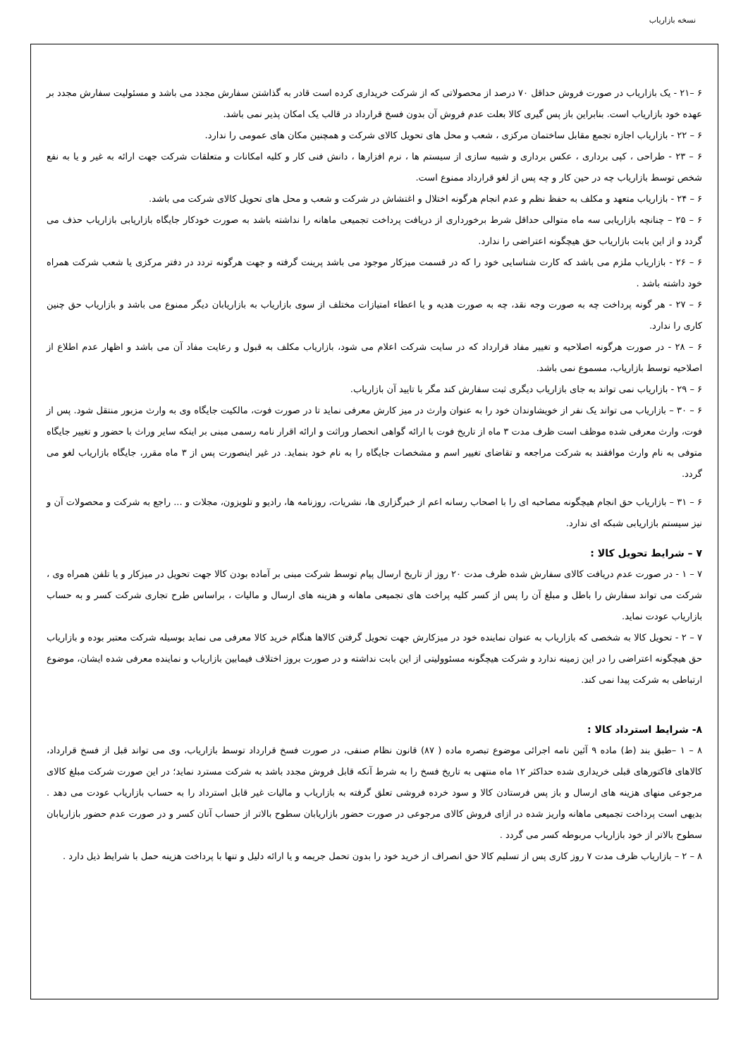نسخه بازاریاب
۶ –۲۱ - یک بازاریاب در صورت فروش حداقل ۷۰ درصد از محصولاتی که از شرکت خریداری کرده است قادر به گذاشتن سفارش مجدد می باشد و مسئولیت سفارش مجدد بر عهده خود بازاریاب است. بنابراین باز پس گیری کالا بعلت عدم فروش آن بدون فسخ قرارداد در قالب یک امکان پذیر نمی باشد.
۶ – ۲۲ - بازاریاب اجازه تجمع مقابل ساختمان مرکزی ، شعب و محل های تحویل کالای شرکت و همچنین مکان های عمومی را ندارد.
۶ – ۲۳ - طراحی ، کپی برداری ، عکس برداری و شبیه سازی از سیستم ها ، نرم افزارها ، دانش فنی کار و کلیه امکانات و متعلقات شرکت جهت ارائه به غیر و یا به نفع شخص توسط بازاریاب چه در حین کار و چه پس از لغو قرارداد ممنوع است.
۶ – ۲۴ - بازاریاب متعهد و مکلف به حفظ نظم و عدم انجام هرگونه اختلال و اغتشاش در شرکت و شعب و محل های تحویل کالای شرکت می باشد.
۶ – ۲۵ – چنانچه بازاریابی سه ماه متوالی حداقل شرط برخورداری از دریافت پرداخت تجمیعی ماهانه را نداشته باشد به صورت خودکار جایگاه بازاریابی بازاریاب حذف می گردد و از این بابت بازاریاب حق هیچگونه اعتراضی را ندارد.
۶ – ۲۶ - بازاریاب ملزم می باشد که کارت شناسایی خود را که در قسمت میزکار موجود می باشد پرینت گرفته و جهت هرگونه تردد در دفتر مرکزی یا شعب شرکت همراه خود داشته باشد .
۶ – ۲۷ - هر گونه پرداخت چه به صورت وجه نقد، چه به صورت هدیه و یا اعطاء امتیازات مختلف از سوی بازاریاب به بازاریابان دیگر ممنوع می باشد و بازاریاب حق چنین کاری را ندارد.
۶ – ۲۸ - در صورت هرگونه اصلاحیه و تغییر مفاد قرارداد که در سایت شرکت اعلام می شود، بازاریاب مکلف به قبول و رعایت مفاد آن می باشد و اظهار عدم اطلاع از اصلاحیه توسط بازاریاب، مسموع نمی باشد.
۶ – ۲۹ - بازاریاب نمی تواند به جای بازاریاب دیگری ثبت سفارش کند مگر با تایید آن بازاریاب.
۶ – ۳۰ – بازاریاب می تواند یک نفر از خویشاوندان خود را به عنوان وارث در میز کارش معرفی نماید تا در صورت فوت، مالکیت جایگاه وی به وارث مزبور منتقل شود. پس از فوت، وارث معرفی شده موظف است ظرف مدت ۳ ماه از تاریخ فوت با ارائه گواهی انحصار وراثت و ارائه اقرار نامه رسمی مبنی بر اینکه سایر وراث با حضور و تغییر جایگاه متوفی به نام وارث موافقند به شرکت مراجعه و تقاضای تغییر اسم و مشخصات جایگاه را به نام خود بنماید. در غیر اینصورت پس از ۳ ماه مقرر، جایگاه بازاریاب لغو می گردد.
۶ – ۳۱ – بازاریاب حق انجام هیچگونه مصاحبه ای را با اصحاب رسانه اعم از خبرگزاری ها، نشریات، روزنامه ها، رادیو و تلویزون، مجلات و ... راجع به شرکت و محصولات آن و نیز سیستم بازاریابی شبکه ای ندارد.
۷ – شرایط تحویل کالا :
۷ – ۱ - در صورت عدم دریافت کالای سفارش شده ظرف مدت ۲۰ روز از تاریخ ارسال پیام توسط شرکت مبنی بر آماده بودن کالا جهت تحویل در میزکار و یا تلفن همراه وی ، شرکت می تواند سفارش را باطل و مبلغ آن را پس از کسر کلیه پراخت های تجمیعی ماهانه و هزینه های ارسال و مالیات ، براساس طرح تجاری شرکت کسر و به حساب بازاریاب عودت نماید.
۷ – ۲ - تحویل کالا به شخصی که بازاریاب به عنوان نماینده خود در میزکارش جهت تحویل گرفتن کالاها هنگام خرید کالا معرفی می نماید بوسیله شرکت معتبر بوده و بازاریاب حق هیچگونه اعتراضی را در این زمینه ندارد و شرکت هیچگونه مسئوولیتی از این بابت نداشته و در صورت بروز اختلاف فیمابین بازاریاب و نماینده معرفی شده ایشان، موضوع ارتباطی به شرکت پیدا نمی کند.
۸- شرایط استرداد کالا :
۸ – ۱ –طبق بند (ط) ماده ۹ آئین نامه اجرائی موضوع تبصره ماده ( ۸۷) قانون نظام صنفی، در صورت فسخ قرارداد توسط بازاریاب، وی می تواند قبل از فسخ قرارداد، کالاهای فاکتورهای قبلی خریداری شده حداکثر ۱۲ ماه منتهی به تاریخ فسخ را به شرط آنکه قابل فروش مجدد باشد به شرکت مسترد نماید؛ در این صورت شرکت مبلغ کالای مرجوعی منهای هزینه های ارسال و باز پس فرستادن کالا و سود خرده فروشی تعلق گرفته به بازاریاب و مالیات غیر قابل استرداد را به حساب بازاریاب عودت می دهد . بدیهی است پرداخت تجمیعی ماهانه واریز شده در ازای فروش کالای مرجوعی در صورت حضور بازاریابان سطوح بالاتر از حساب آنان کسر و در صورت عدم حضور بازاریابان سطوح بالاتر از خود بازاریاب مربوطه کسر می گردد .
۸ – ۲ – بازاریاب ظرف مدت ۷ روز کاری پس از تسلیم کالا حق انصراف از خرید خود را بدون تحمل جریمه و یا ارائه دلیل و تنها با پرداخت هزینه حمل با شرایط ذیل دارد .